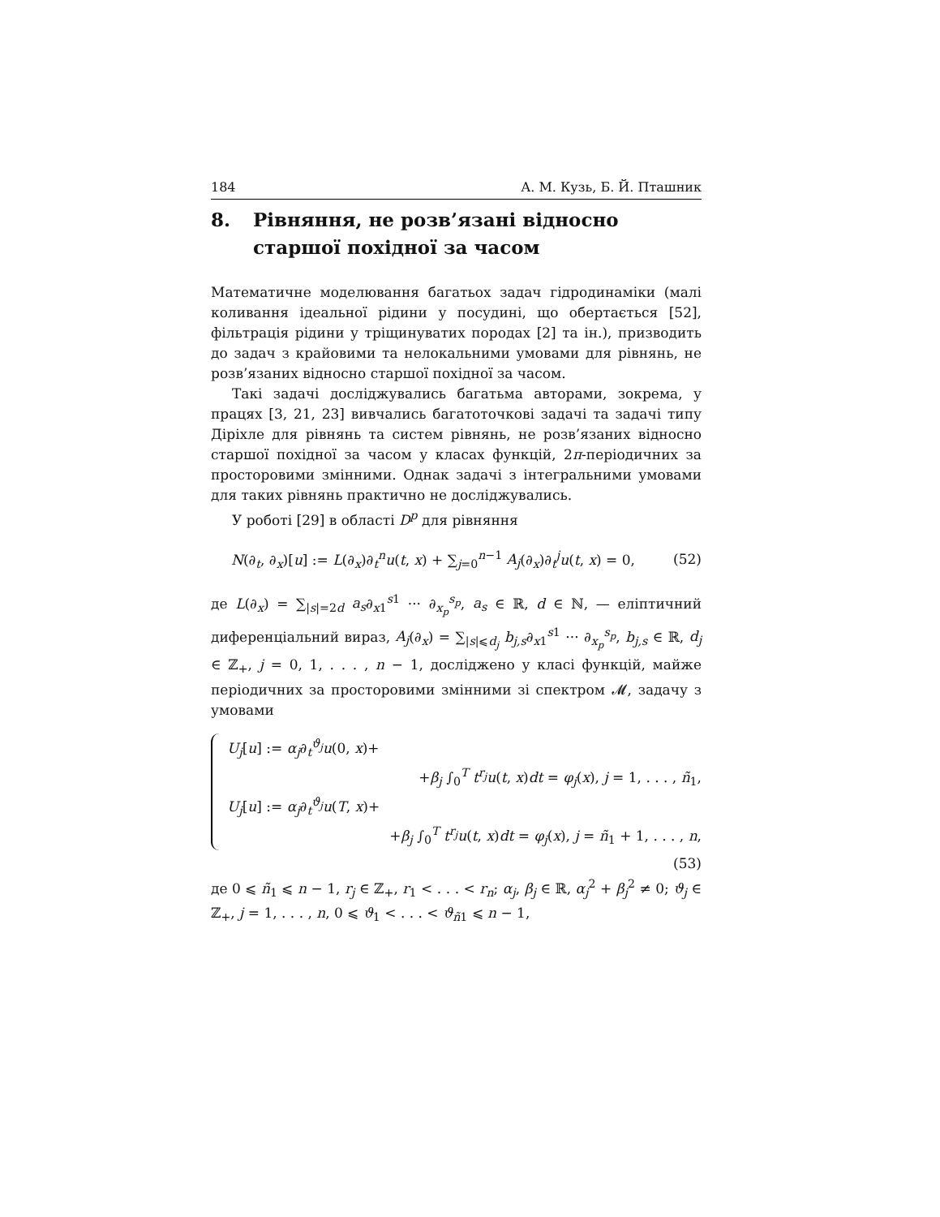184 А. М. Кузь, Б. Й. Пташник
8. Рівняння, не розв’язані відносно старшої похідної за часом
Математичне моделювання багатьох задач гідродинаміки (малі коливання ідеальної рідини у посудині, що обертається [52], фільтрація рідини у тріщинуватих породах [2] та ін.), призводить до задач з крайовими та нелокальними умовами для рівнянь, не розв’язаних відносно старшої похідної за часом.
Такі задачі досліджувались багатьма авторами, зокрема, у працях [3, 21, 23] вивчались багатоточкові задачі та задачі типу Діріхле для рівнянь та систем рівнянь, не розв’язаних відносно старшої похідної за часом у класах функцій, 2π-періодичних за просторовими змінними. Однак задачі з інтегральними умовами для таких рівнянь практично не досліджувались.
У роботі [29] в області D<sup>p</sup> для рівняння
N(∂<sub>t</sub>, ∂<sub>x</sub>)[u] := L(∂<sub>x</sub>)∂<sub>t</sub><sup>n</sup>u(t, x) + ∑<sub>j=0</sub><sup>n−1</sup> A<sub>j</sub>(∂<sub>x</sub>)∂<sub>t</sub><sup>j</sup>u(t, x) = 0, (52)
де L(∂<sub>x</sub>) = ∑<sub>|s|=2d</sub> a<sub>s</sub>∂<sub>x1</sub><sup>s1</sup> ··· ∂<sub>x<sub>p</sub></sub><sup>s<sub>p</sub></sup>, a<sub>s</sub> ∈ ℝ, d ∈ ℕ, — еліптичний диференціальний вираз, A<sub>j</sub>(∂<sub>x</sub>) = ∑<sub>|s|⩽d<sub>j</sub></sub> b<sub>j,s</sub>∂<sub>x1</sub><sup>s1</sup> ··· ∂<sub>x<sub>p</sub></sub><sup>s<sub>p</sub></sup>, b<sub>j,s</sub> ∈ ℝ, d<sub>j</sub> ∈ ℤ<sub>+</sub>, j = 0, 1, . . . , n − 1, досліджено у класі функцій, майже періодичних за просторовими змінними зі спектром 𝓜, задачу з умовами
U<sub>j</sub>[u] := α<sub>j</sub>∂<sub>t</sub><sup>ϑ<sub>j</sub></sup>u(0, x)+
+β<sub>j</sub> ∫<sub>0</sub><sup>T</sup> t<sup>r<sub>j</sub></sup>u(t, x)dt = φ<sub>j</sub>(x), j = 1, . . . , ñ<sub>1</sub>,
U<sub>j</sub>[u] := α<sub>j</sub>∂<sub>t</sub><sup>ϑ<sub>j</sub></sup>u(T, x)+
+β<sub>j</sub> ∫<sub>0</sub><sup>T</sup> t<sup>r<sub>j</sub></sup>u(t, x)dt = φ<sub>j</sub>(x), j = ñ<sub>1</sub> + 1, . . . , n,
(53)
де 0 ⩽ ñ<sub>1</sub> ⩽ n − 1, r<sub>j</sub> ∈ ℤ<sub>+</sub>, r<sub>1</sub> < . . . < r<sub>n</sub>; α<sub>j</sub>, β<sub>j</sub> ∈ ℝ, α<sub>j</sub><sup>2</sup> + β<sub>j</sub><sup>2</sup> ≠ 0; ϑ<sub>j</sub> ∈ ℤ<sub>+</sub>, j = 1, . . . , n, 0 ⩽ ϑ<sub>1</sub> < . . . < ϑ<sub>ñ1</sub> ⩽ n − 1,